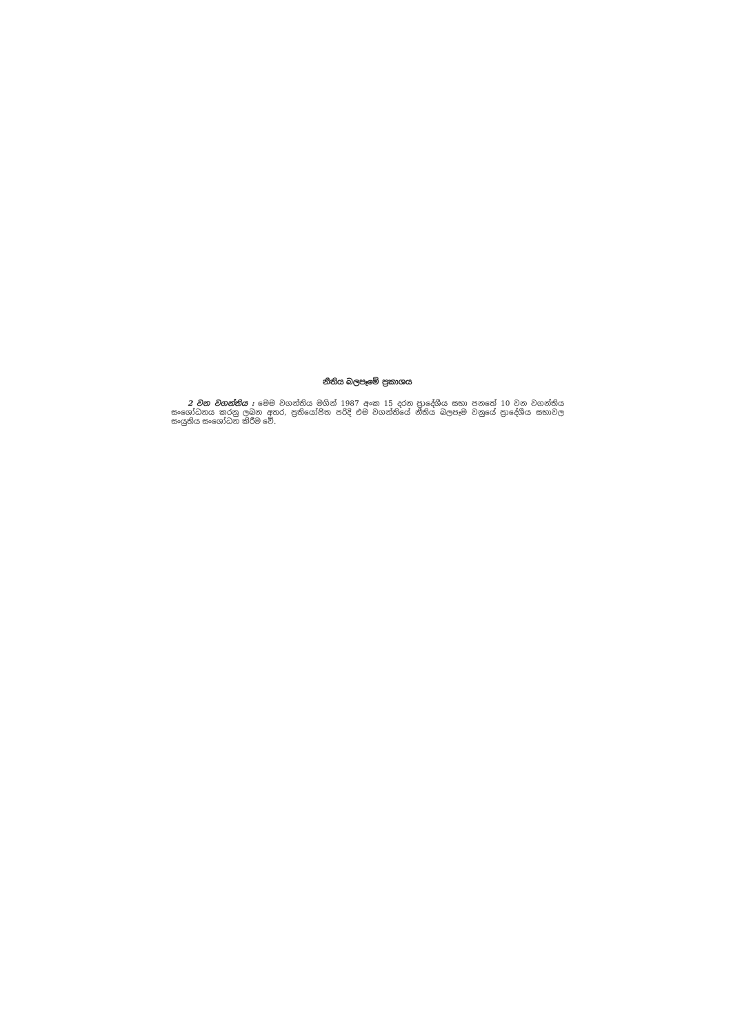නීතිය බලපෑමේ ප්‍රකාශය
2 වන වගන්තිය : මෙම වගන්තිය මගින් 1987 අංක 15 දරන ප්‍රාදේශීය සභා පනතේ 10 වන වගන්තිය සංශෝධනය කරනු ලබන අතර, ප්‍රතියෝජිත පරිදි එම වගන්තියේ නීතිය බලපෑම වනුයේ ප්‍රාදේශීය සභාවල සංයුතිය සංශෝධන කිරීම වේ.